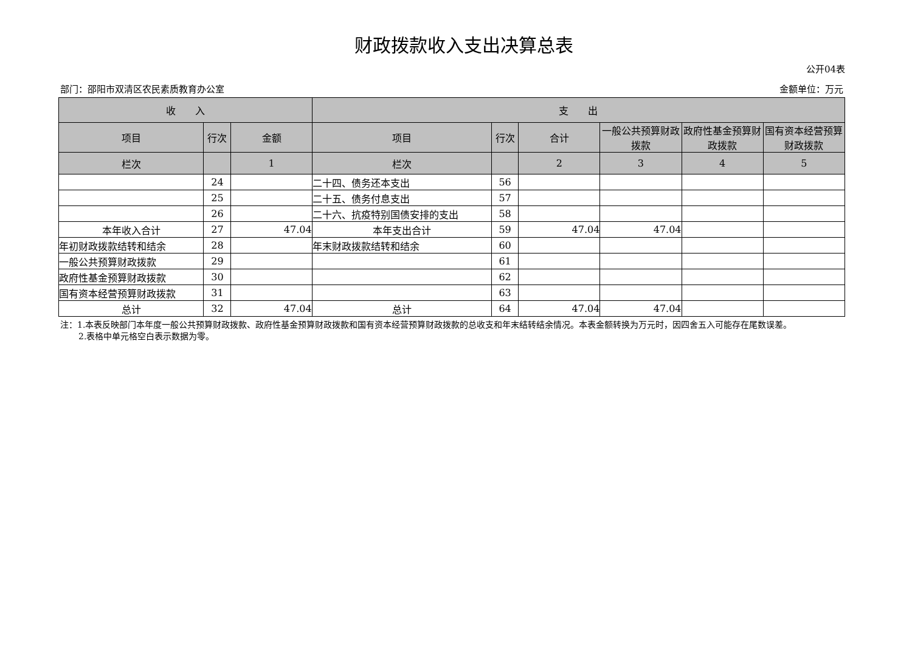财政拨款收入支出决算总表
公开04表
部门：邵阳市双清区农民素质教育办公室 金额单位：万元
| 收 入 | | | 支 出 | | | | | |
| --- | --- | --- | --- | --- | --- | --- | --- | --- |
| 项目 | 行次 | 金额 | 项目 | 行次 | 合计 | 一般公共预算财政拨款 | 政府性基金预算财政拨款 | 国有资本经营预算财政拨款 |
| 栏次 | | 1 | 栏次 | | 2 | 3 | 4 | 5 |
| | 24 | | 二十四、债务还本支出 | 56 | | | | |
| | 25 | | 二十五、债务付息支出 | 57 | | | | |
| | 26 | | 二十六、抗疫特别国债安排的支出 | 58 | | | | |
| 本年收入合计 | 27 | 47.04 | 本年支出合计 | 59 | 47.04 | 47.04 | | |
| 年初财政拨款结转和结余 | 28 | | 年末财政拨款结转和结余 | 60 | | | | |
| 一般公共预算财政拨款 | 29 | | | 61 | | | | |
| 政府性基金预算财政拨款 | 30 | | | 62 | | | | |
| 国有资本经营预算财政拨款 | 31 | | | 63 | | | | |
| 总计 | 32 | 47.04 | 总计 | 64 | 47.04 | 47.04 | | |
注：1.本表反映部门本年度一般公共预算财政拨款、政府性基金预算财政拨款和国有资本经营预算财政拨款的总收支和年末结转结余情况。本表金额转换为万元时，因四舍五入可能存在尾数误差。
2.表格中单元格空白表示数据为零。